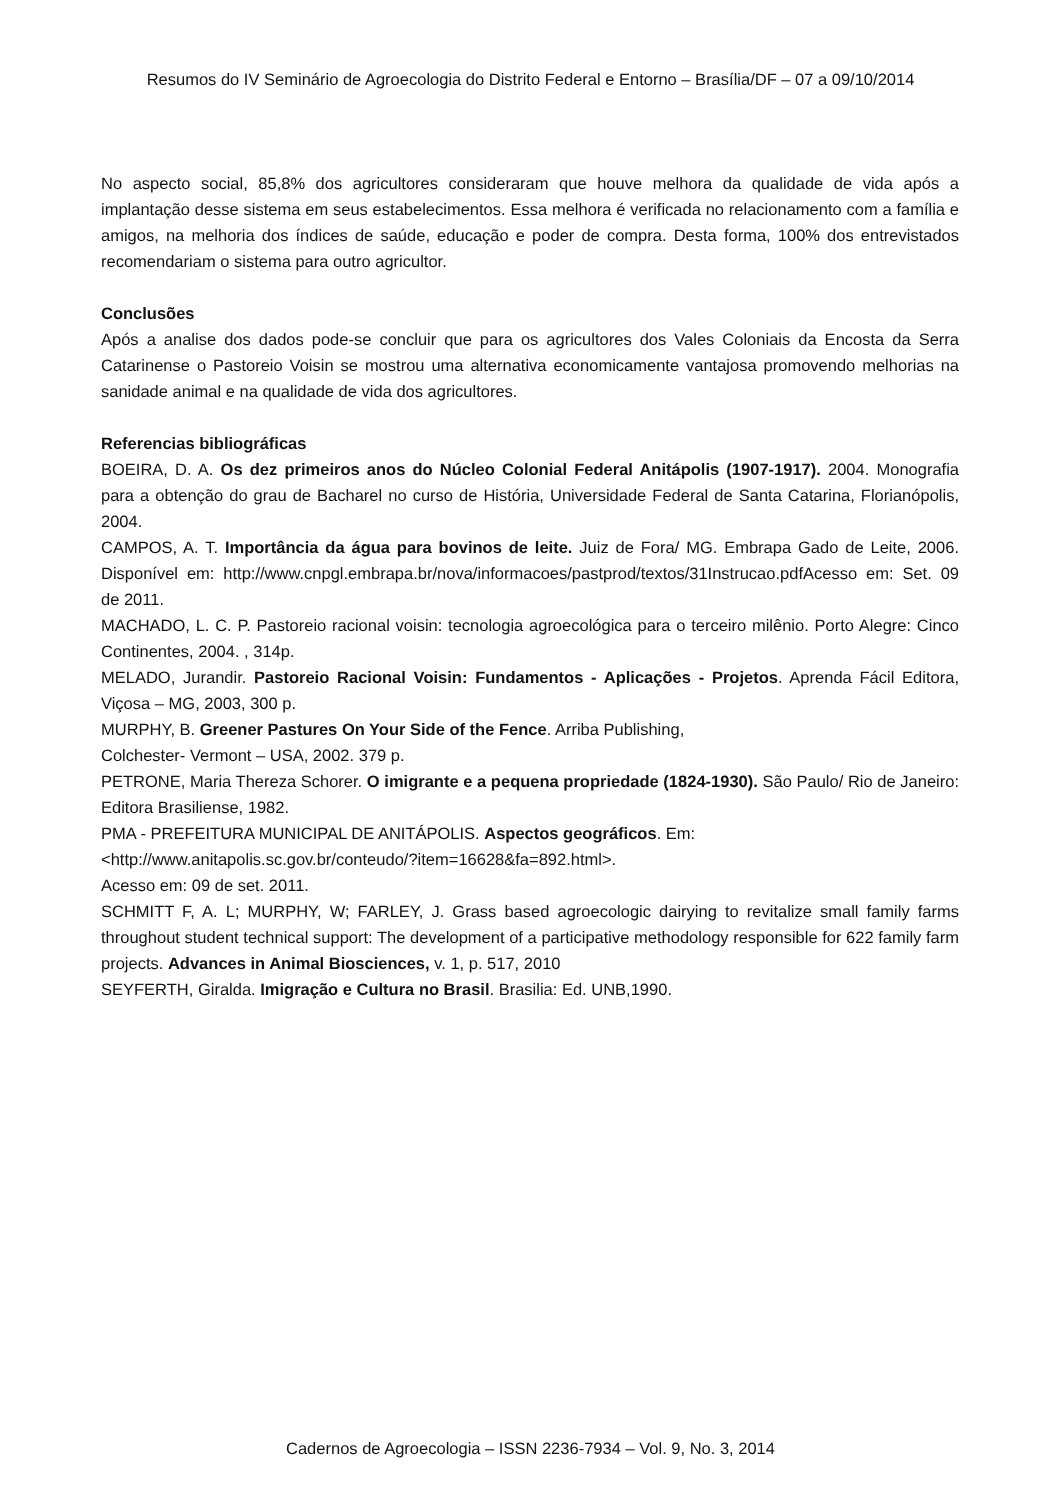Resumos do IV Seminário de Agroecologia do Distrito Federal e Entorno – Brasília/DF – 07 a 09/10/2014
No aspecto social, 85,8% dos agricultores consideraram que houve melhora da qualidade de vida após a implantação desse sistema em seus estabelecimentos. Essa melhora é verificada no relacionamento com a família e amigos, na melhoria dos índices de saúde, educação e poder de compra. Desta forma, 100% dos entrevistados recomendariam o sistema para outro agricultor.
Conclusões
Após a analise dos dados pode-se concluir que para os agricultores dos Vales Coloniais da Encosta da Serra Catarinense o Pastoreio Voisin se mostrou uma alternativa economicamente vantajosa promovendo melhorias na sanidade animal e na qualidade de vida dos agricultores.
Referencias bibliográficas
BOEIRA, D. A. Os dez primeiros anos do Núcleo Colonial Federal Anitápolis (1907-1917). 2004. Monografia para a obtenção do grau de Bacharel no curso de História, Universidade Federal de Santa Catarina, Florianópolis, 2004.
CAMPOS, A. T. Importância da água para bovinos de leite. Juiz de Fora/ MG. Embrapa Gado de Leite, 2006. Disponível em: http://www.cnpgl.embrapa.br/nova/informacoes/pastprod/textos/31Instrucao.pdfAcesso em: Set. 09 de 2011.
MACHADO, L. C. P. Pastoreio racional voisin: tecnologia agroecológica para o terceiro milênio. Porto Alegre: Cinco Continentes, 2004. , 314p.
MELADO, Jurandir. Pastoreio Racional Voisin: Fundamentos - Aplicações - Projetos. Aprenda Fácil Editora, Viçosa – MG, 2003, 300 p.
MURPHY, B. Greener Pastures On Your Side of the Fence. Arriba Publishing,
Colchester- Vermont – USA, 2002. 379 p.
PETRONE, Maria Thereza Schorer. O imigrante e a pequena propriedade (1824-1930). São Paulo/ Rio de Janeiro: Editora Brasiliense, 1982.
PMA - PREFEITURA MUNICIPAL DE ANITÁPOLIS. Aspectos geográficos. Em:
<http://www.anitapolis.sc.gov.br/conteudo/?item=16628&fa=892.html>.
Acesso em: 09 de set. 2011.
SCHMITT F, A. L; MURPHY, W; FARLEY, J. Grass based agroecologic dairying to revitalize small family farms throughout student technical support: The development of a participative methodology responsible for 622 family farm projects. Advances in Animal Biosciences, v. 1, p. 517, 2010
SEYFERTH, Giralda. Imigração e Cultura no Brasil. Brasilia: Ed. UNB,1990.
Cadernos de Agroecologia – ISSN 2236-7934 – Vol. 9, No. 3, 2014